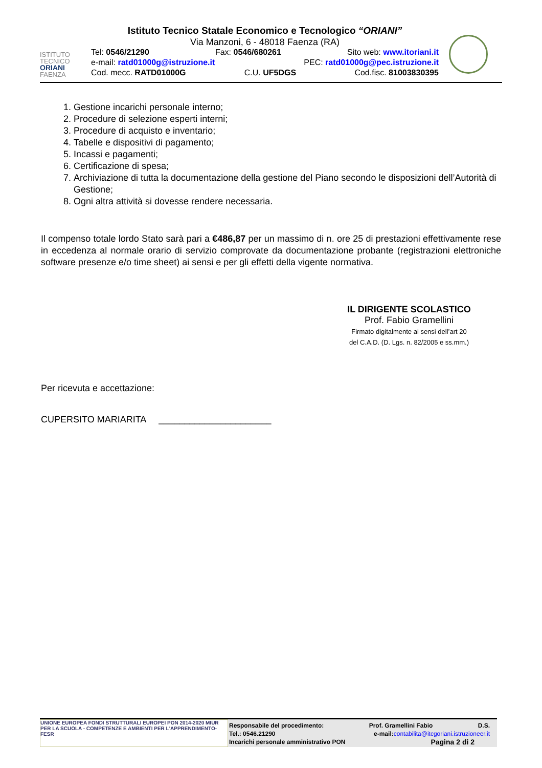ISTITUTO
TECNICO
ORIANI
FAENZA
Istituto Tecnico Statale Economico e Tecnologico “ORIANI”
Via Manzoni, 6 - 48018 Faenza (RA)
Tel: 0546/21290 Fax: 0546/680261 Sito web: www.itoriani.it
e-mail: ratd01000g@istruzione.it PEC: ratd01000g@pec.istruzione.it
Cod. mecc. RATD01000G C.U. UF5DGS Cod.fisc. 81003830395
1. Gestione incarichi personale interno;
2. Procedure di selezione esperti interni;
3. Procedure di acquisto e inventario;
4. Tabelle e dispositivi di pagamento;
5. Incassi e pagamenti;
6. Certificazione di spesa;
7. Archiviazione di tutta la documentazione della gestione del Piano secondo le disposizioni dell’Autorità di Gestione;
8. Ogni altra attività si dovesse rendere necessaria.
Il compenso totale lordo Stato sarà pari a €486,87 per un massimo di n. ore 25 di prestazioni effettivamente rese in eccedenza al normale orario di servizio comprovate da documentazione probante (registrazioni elettroniche software presenze e/o time sheet) ai sensi e per gli effetti della vigente normativa.
IL DIRIGENTE SCOLASTICO
Prof. Fabio Gramellini
Firmato digitalmente ai sensi dell’art 20
del C.A.D. (D. Lgs. n. 82/2005 e ss.mm.)
Per ricevuta e accettazione:
CUPERSITO MARIARITA ______________________
UNIONE EUROPEA FONDI STRUTTURALI EUROPEI PON 2014-2020 MIUR
PER LA SCUOLA - COMPETENZE E AMBIENTI PER L'APPRENDIMENTO-FESR
Responsabile del procedimento: Prof. Gramellini Fabio D.S.
Tel.: 0546.21290 e-mail:contabilita@itcgoriani.istruzioneer.it
Incarichi personale amministrativo PON Pagina 2 di 2